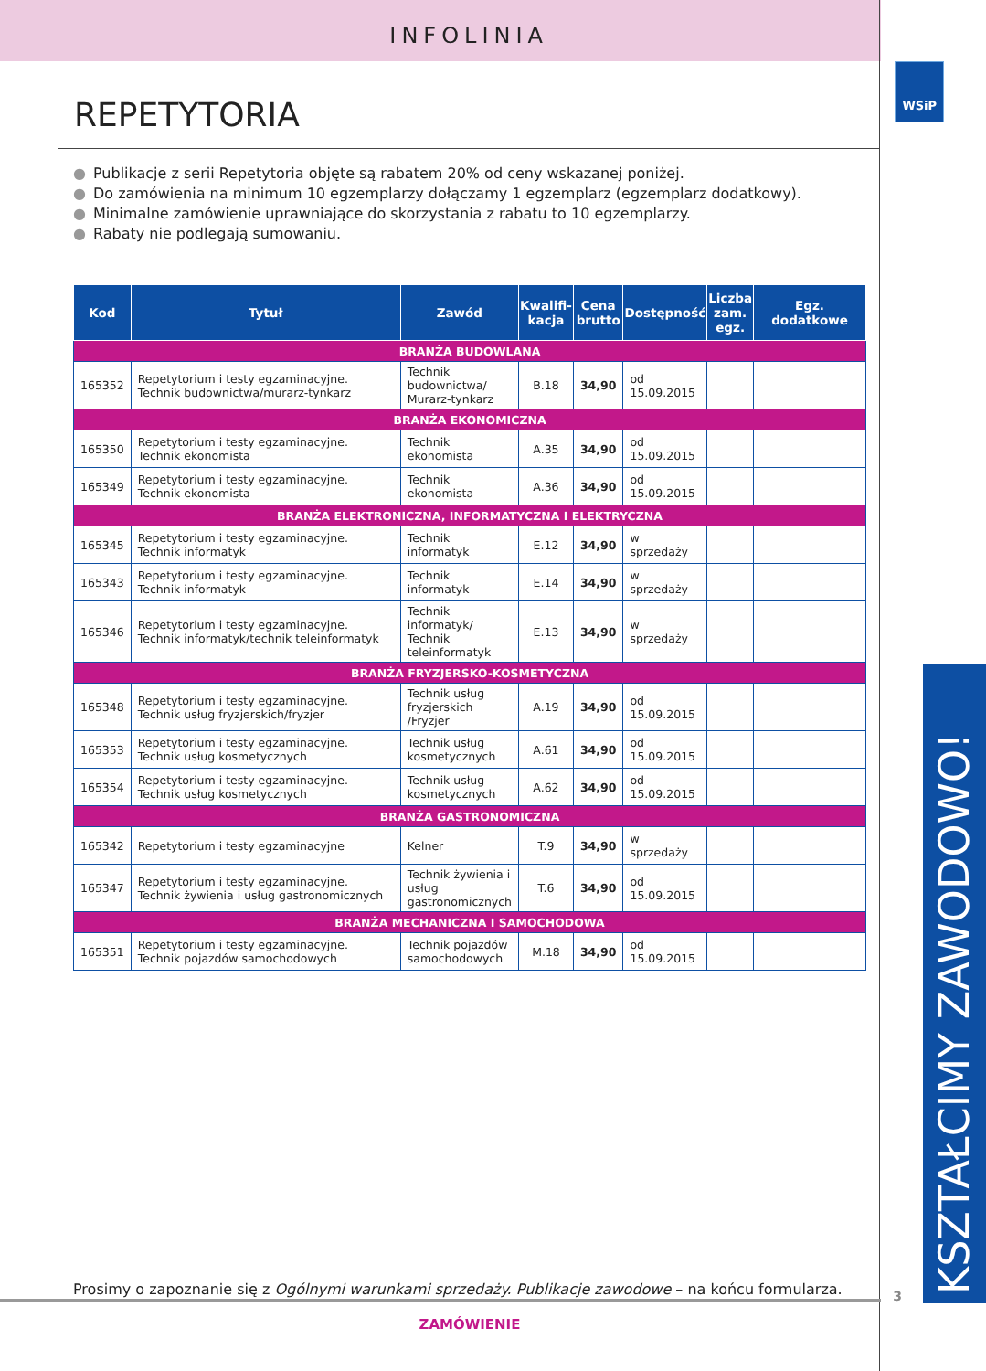INFOLINIA
REPETYTORIA
● Publikacje z serii Repetytoria objęte są rabatem 20% od ceny wskazanej poniżej.
● Do zamówienia na minimum 10 egzemplarzy dołączamy 1 egzemplarz (egzemplarz dodatkowy).
● Minimalne zamówienie uprawniające do skorzystania z rabatu to 10 egzemplarzy.
● Rabaty nie podlegają sumowaniu.
| Kod | Tytuł | Zawód | Kwalifi- kacja | Cena brutto | Dostępność | Liczba zam. egz. | Egz. dodatkowe |
| --- | --- | --- | --- | --- | --- | --- | --- |
| BRANŻA BUDOWLANA | | | | | | | |
| 165352 | Repetytorium i testy egzaminacyjne. Technik budownictwa/murarz-tynkarz | Technik budownictwa/ Murarz-tynkarz | B.18 | 34,90 | od 15.09.2015 | | |
| BRANŻA EKONOMICZNA | | | | | | | |
| 165350 | Repetytorium i testy egzaminacyjne. Technik ekonomista | Technik ekonomista | A.35 | 34,90 | od 15.09.2015 | | |
| 165349 | Repetytorium i testy egzaminacyjne. Technik ekonomista | Technik ekonomista | A.36 | 34,90 | od 15.09.2015 | | |
| BRANŻA ELEKTRONICZNA, INFORMATYCZNA I ELEKTRYCZNA | | | | | | | |
| 165345 | Repetytorium i testy egzaminacyjne. Technik informatyk | Technik informatyk | E.12 | 34,90 | w sprzedaży | | |
| 165343 | Repetytorium i testy egzaminacyjne. Technik informatyk | Technik informatyk | E.14 | 34,90 | w sprzedaży | | |
| 165346 | Repetytorium i testy egzaminacyjne. Technik informatyk/technik teleinformatyk | Technik informatyk/ Technik teleinformatyk | E.13 | 34,90 | w sprzedaży | | |
| BRANŻA FRYZJERSKO-KOSMETYCZNA | | | | | | | |
| 165348 | Repetytorium i testy egzaminacyjne. Technik usług fryzjerskich/fryzjer | Technik usług fryzjerskich /Fryzjer | A.19 | 34,90 | od 15.09.2015 | | |
| 165353 | Repetytorium i testy egzaminacyjne. Technik usług kosmetycznych | Technik usług kosmetycznych | A.61 | 34,90 | od 15.09.2015 | | |
| 165354 | Repetytorium i testy egzaminacyjne. Technik usług kosmetycznych | Technik usług kosmetycznych | A.62 | 34,90 | od 15.09.2015 | | |
| BRANŻA GASTRONOMICZNA | | | | | | | |
| 165342 | Repetytorium i testy egzaminacyjne | Kelner | T.9 | 34,90 | w sprzedaży | | |
| 165347 | Repetytorium i testy egzaminacyjne. Technik żywienia i usług gastronomicznych | Technik żywienia i usług gastronomicznych | T.6 | 34,90 | od 15.09.2015 | | |
| BRANŻA MECHANICZNA I SAMOCHODOWA | | | | | | | |
| 165351 | Repetytorium i testy egzaminacyjne. Technik pojazdów samochodowych | Technik pojazdów samochodowych | M.18 | 34,90 | od 15.09.2015 | | |
Prosimy o zapoznanie się z Ogólnymi warunkami sprzedaży. Publikacje zawodowe – na końcu formularza.
ZAMÓWIENIE
WSiP
KSZTAŁCIMY ZAWODOWO!
3